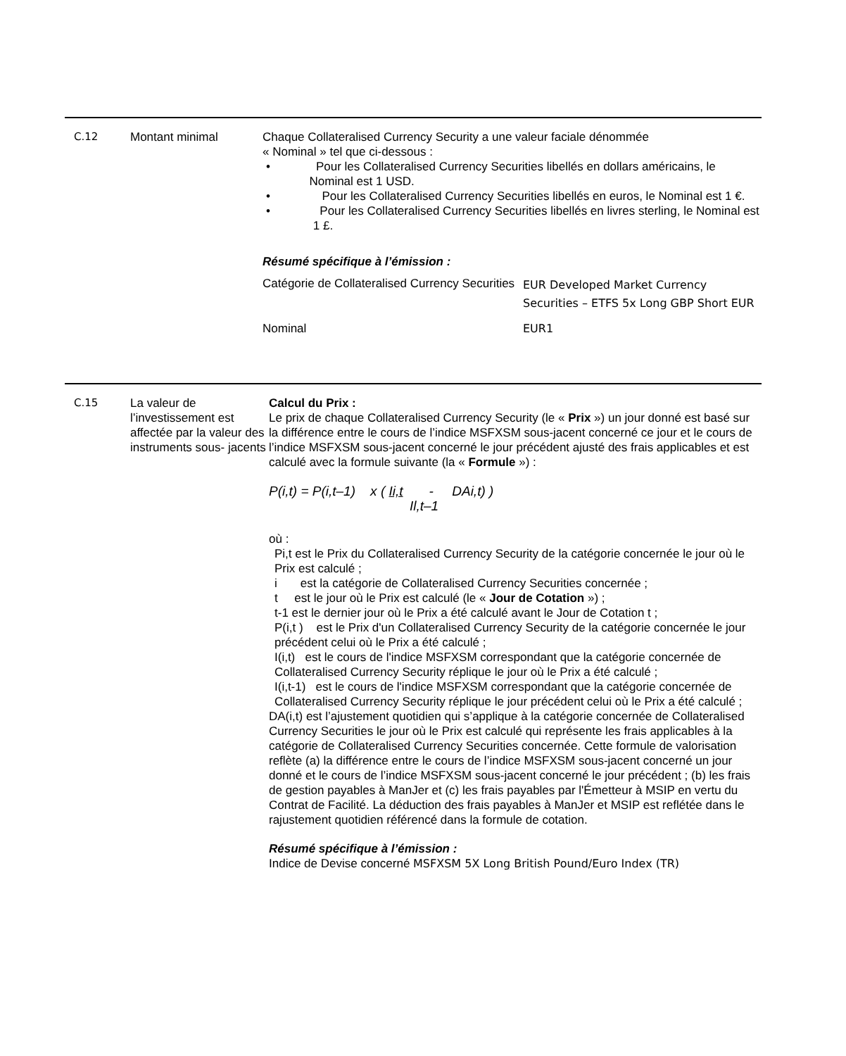C.12 Montant minimal Chaque Collateralised Currency Security a une valeur faciale dénommée
« Nominal » tel que ci-dessous :
• Pour les Collateralised Currency Securities libellés en dollars américains, le Nominal est 1 USD.
• Pour les Collateralised Currency Securities libellés en euros, le Nominal est 1 €.
• Pour les Collateralised Currency Securities libellés en livres sterling, le Nominal est 1 £.
Résumé spécifique à l’émission :
| Catégorie de Collateralised Currency Securities | EUR Developed Market Currency Securities – ETFS 5x Long GBP Short EUR |
| Nominal | EUR1 |
C.15 La valeur de l’investissement est affectée par la valeur des instruments sous- jacents
Calcul du Prix :
Le prix de chaque Collateralised Currency Security (le « Prix ») un jour donné est basé sur la différence entre le cours de l’indice MSFXSM sous-jacent concerné ce jour et le cours de l’indice MSFXSM sous-jacent concerné le jour précédent ajusté des frais applicables et est calculé avec la formule suivante (la « Formule ») :
P(i,t) = P(i,t–1) x ( Ii,t - DAi,t) )
Il,t–1
où :
Pi,t est le Prix du Collateralised Currency Security de la catégorie concernée le jour où le Prix est calculé ;
i est la catégorie de Collateralised Currency Securities concernée ;
t est le jour où le Prix est calculé (le « Jour de Cotation ») ;
t-1 est le dernier jour où le Prix a été calculé avant le Jour de Cotation t ;
P(i,t ) est le Prix d'un Collateralised Currency Security de la catégorie concernée le jour précédent celui où le Prix a été calculé ;
I(i,t) est le cours de l'indice MSFXSM correspondant que la catégorie concernée de Collateralised Currency Security réplique le jour où le Prix a été calculé ;
I(i,t-1) est le cours de l'indice MSFXSM correspondant que la catégorie concernée de Collateralised Currency Security réplique le jour précédent celui où le Prix a été calculé ;
DA(i,t) est l’ajustement quotidien qui s’applique à la catégorie concernée de Collateralised Currency Securities le jour où le Prix est calculé qui représente les frais applicables à la catégorie de Collateralised Currency Securities concernée. Cette formule de valorisation reflète (a) la différence entre le cours de l’indice MSFXSM sous-jacent concerné un jour donné et le cours de l’indice MSFXSM sous-jacent concerné le jour précédent ; (b) les frais de gestion payables à ManJer et (c) les frais payables par l'Émetteur à MSIP en vertu du Contrat de Facilité. La déduction des frais payables à ManJer et MSIP est reflétée dans le rajustement quotidien référencé dans la formule de cotation.
Résumé spécifique à l’émission :
Indice de Devise concerné MSFXSM 5X Long British Pound/Euro Index (TR)